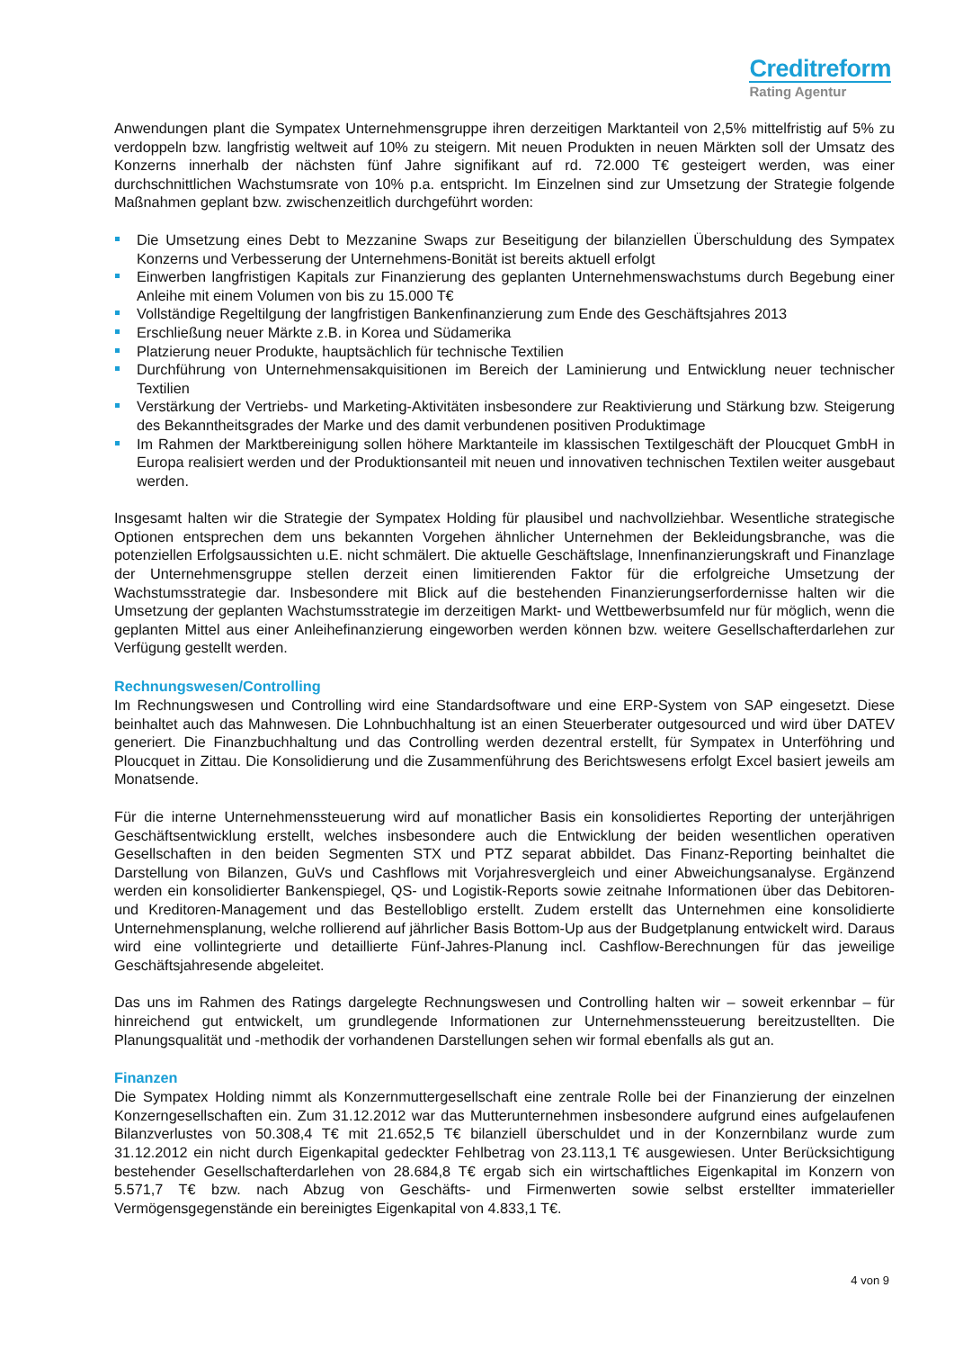Creditreform
Rating Agentur
Anwendungen plant die Sympatex Unternehmensgruppe ihren derzeitigen Marktanteil von 2,5% mittelfristig auf 5% zu verdoppeln bzw. langfristig weltweit auf 10% zu steigern. Mit neuen Produkten in neuen Märkten soll der Umsatz des Konzerns innerhalb der nächsten fünf Jahre signifikant auf rd. 72.000 T€ gesteigert werden, was einer durchschnittlichen Wachstumsrate von 10% p.a. entspricht. Im Einzelnen sind zur Umsetzung der Strategie folgende Maßnahmen geplant bzw. zwischenzeitlich durchgeführt worden:
Die Umsetzung eines Debt to Mezzanine Swaps zur Beseitigung der bilanziellen Überschuldung des Sympatex Konzerns und Verbesserung der Unternehmens-Bonität ist bereits aktuell erfolgt
Einwerben langfristigen Kapitals zur Finanzierung des geplanten Unternehmenswachstums durch Begebung einer Anleihe mit einem Volumen von bis zu 15.000 T€
Vollständige Regeltilgung der langfristigen Bankenfinanzierung zum Ende des Geschäftsjahres 2013
Erschließung neuer Märkte z.B. in Korea und Südamerika
Platzierung neuer Produkte, hauptsächlich für technische Textilien
Durchführung von Unternehmensakquisitionen im Bereich der Laminierung und Entwicklung neuer technischer Textilien
Verstärkung der Vertriebs- und Marketing-Aktivitäten insbesondere zur Reaktivierung und Stärkung bzw. Steigerung des Bekanntheitsgrades der Marke und des damit verbundenen positiven Produktimage
Im Rahmen der Marktbereinigung sollen höhere Marktanteile im klassischen Textilgeschäft der Ploucquet GmbH in Europa realisiert werden und der Produktionsanteil mit neuen und innovativen technischen Textilen weiter ausgebaut werden.
Insgesamt halten wir die Strategie der Sympatex Holding für plausibel und nachvollziehbar. Wesentliche strategische Optionen entsprechen dem uns bekannten Vorgehen ähnlicher Unternehmen der Bekleidungsbranche, was die potenziellen Erfolgsaussichten u.E. nicht schmälert. Die aktuelle Geschäftslage, Innenfinanzierungskraft und Finanzlage der Unternehmensgruppe stellen derzeit einen limitierenden Faktor für die erfolgreiche Umsetzung der Wachstumsstrategie dar. Insbesondere mit Blick auf die bestehenden Finanzierungserfordernisse halten wir die Umsetzung der geplanten Wachstumsstrategie im derzeitigen Markt- und Wettbewerbsumfeld nur für möglich, wenn die geplanten Mittel aus einer Anleihefinanzierung eingeworben werden können bzw. weitere Gesellschafterdarlehen zur Verfügung gestellt werden.
Rechnungswesen/Controlling
Im Rechnungswesen und Controlling wird eine Standardsoftware und eine ERP-System von SAP eingesetzt. Diese beinhaltet auch das Mahnwesen. Die Lohnbuchhaltung ist an einen Steuerberater outgesourced und wird über DATEV generiert. Die Finanzbuchhaltung und das Controlling werden dezentral erstellt, für Sympatex in Unterföhring und Ploucquet in Zittau. Die Konsolidierung und die Zusammenführung des Berichtswesens erfolgt Excel basiert jeweils am Monatsende.
Für die interne Unternehmenssteuerung wird auf monatlicher Basis ein konsolidiertes Reporting der unterjährigen Geschäftsentwicklung erstellt, welches insbesondere auch die Entwicklung der beiden wesentlichen operativen Gesellschaften in den beiden Segmenten STX und PTZ separat abbildet. Das Finanz-Reporting beinhaltet die Darstellung von Bilanzen, GuVs und Cashflows mit Vorjahresvergleich und einer Abweichungsanalyse. Ergänzend werden ein konsolidierter Bankenspiegel, QS- und Logistik-Reports sowie zeitnahe Informationen über das Debitoren- und Kreditoren-Management und das Bestellobligo erstellt. Zudem erstellt das Unternehmen eine konsolidierte Unternehmensplanung, welche rollierend auf jährlicher Basis Bottom-Up aus der Budgetplanung entwickelt wird. Daraus wird eine vollintegrierte und detaillierte Fünf-Jahres-Planung incl. Cashflow-Berechnungen für das jeweilige Geschäftsjahresende abgeleitet.
Das uns im Rahmen des Ratings dargelegte Rechnungswesen und Controlling halten wir – soweit erkennbar – für hinreichend gut entwickelt, um grundlegende Informationen zur Unternehmenssteuerung bereitzustellten. Die Planungsqualität und -methodik der vorhandenen Darstellungen sehen wir formal ebenfalls als gut an.
Finanzen
Die Sympatex Holding nimmt als Konzernmuttergesellschaft eine zentrale Rolle bei der Finanzierung der einzelnen Konzerngesellschaften ein. Zum 31.12.2012 war das Mutterunternehmen insbesondere aufgrund eines aufgelaufenen Bilanzverlustes von 50.308,4 T€ mit 21.652,5 T€ bilanziell überschuldet und in der Konzernbilanz wurde zum 31.12.2012 ein nicht durch Eigenkapital gedeckter Fehlbetrag von 23.113,1 T€ ausgewiesen. Unter Berücksichtigung bestehender Gesellschafterdarlehen von 28.684,8 T€ ergab sich ein wirtschaftliches Eigenkapital im Konzern von 5.571,7 T€ bzw. nach Abzug von Geschäfts- und Firmenwerten sowie selbst erstellter immaterieller Vermögensgegenstände ein bereinigtes Eigenkapital von 4.833,1 T€.
4 von 9